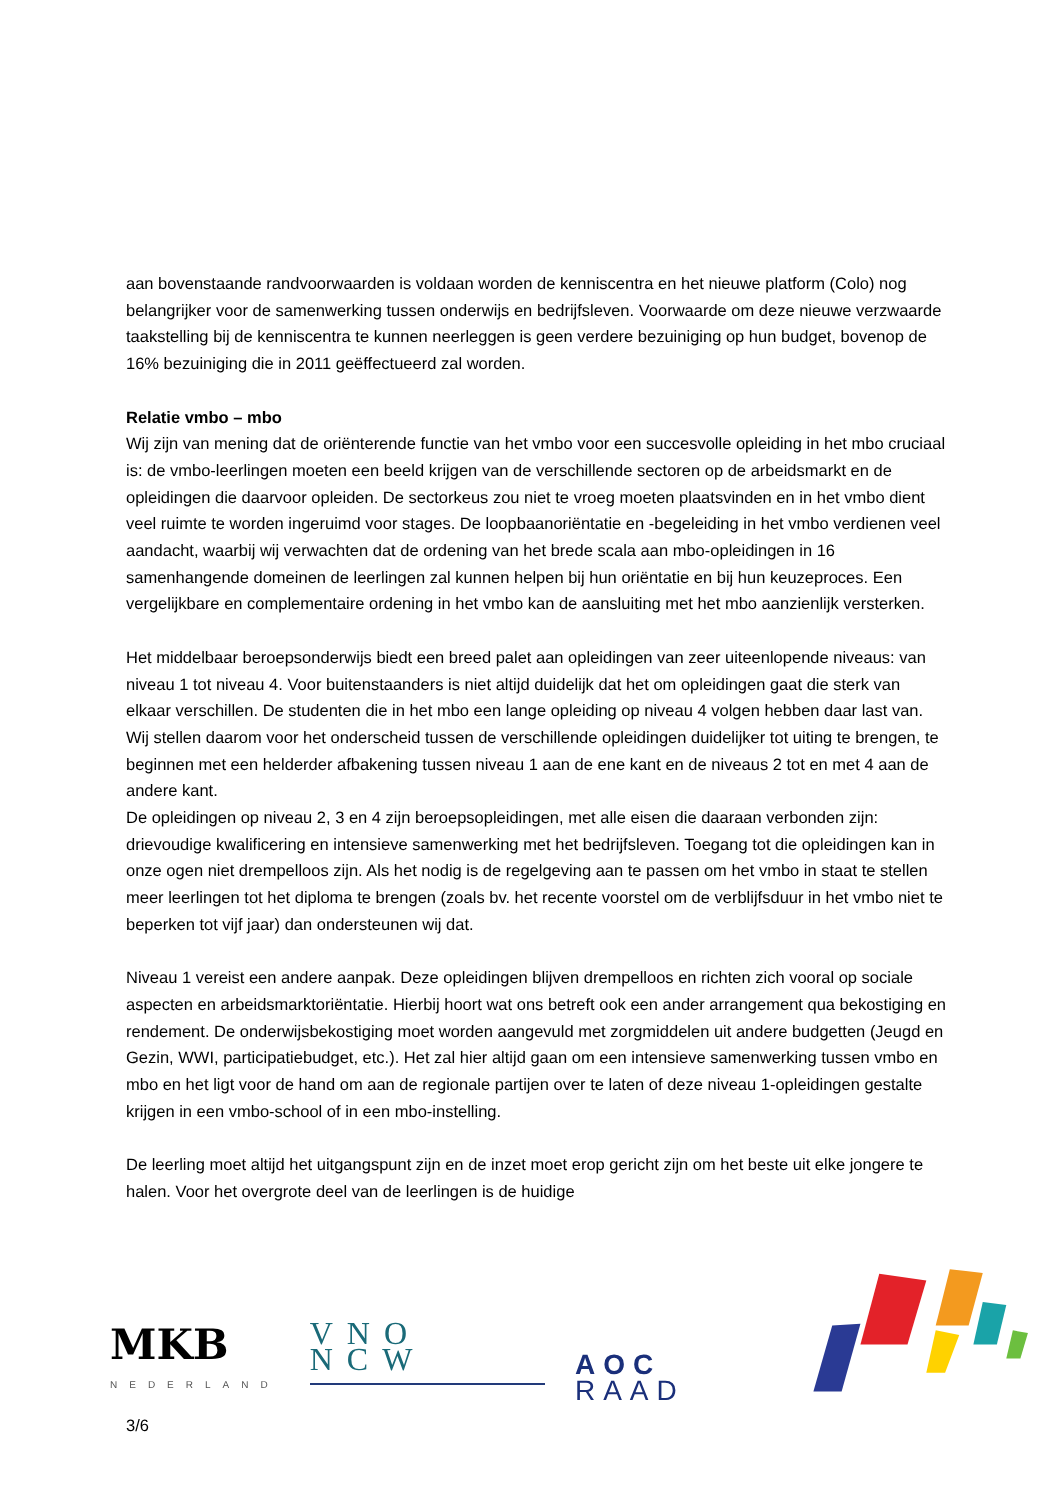aan bovenstaande randvoorwaarden is voldaan worden de kenniscentra en het nieuwe platform (Colo) nog belangrijker voor de samenwerking tussen onderwijs en bedrijfsleven. Voorwaarde om deze nieuwe verzwaarde taakstelling bij de kenniscentra te kunnen neerleggen is geen verdere bezuiniging op hun budget, bovenop de 16% bezuiniging die in 2011 geëffectueerd zal worden.
Relatie vmbo – mbo
Wij zijn van mening dat de oriënterende functie van het vmbo voor een succesvolle opleiding in het mbo cruciaal is: de vmbo-leerlingen moeten een beeld krijgen van de verschillende sectoren op de arbeidsmarkt en de opleidingen die daarvoor opleiden. De sectorkeus zou niet te vroeg moeten plaatsvinden en in het vmbo dient veel ruimte te worden ingeruimd voor stages. De loopbaanoriëntatie en -begeleiding in het vmbo verdienen veel aandacht, waarbij wij verwachten dat de ordening van het brede scala aan mbo-opleidingen in 16 samenhangende domeinen de leerlingen zal kunnen helpen bij hun oriëntatie en bij hun keuzeproces. Een vergelijkbare en complementaire ordening in het vmbo kan de aansluiting met het mbo aanzienlijk versterken.
Het middelbaar beroepsonderwijs biedt een breed palet aan opleidingen van zeer uiteenlopende niveaus: van niveau 1 tot niveau 4. Voor buitenstaanders is niet altijd duidelijk dat het om opleidingen gaat die sterk van elkaar verschillen. De studenten die in het mbo een lange opleiding op niveau 4 volgen hebben daar last van. Wij stellen daarom voor het onderscheid tussen de verschillende opleidingen duidelijker tot uiting te brengen, te beginnen met een helderder afbakening tussen niveau 1 aan de ene kant en de niveaus 2 tot en met 4 aan de andere kant.
De opleidingen op niveau 2, 3 en 4 zijn beroepsopleidingen, met alle eisen die daaraan verbonden zijn: drievoudige kwalificering en intensieve samenwerking met het bedrijfsleven. Toegang tot die opleidingen kan in onze ogen niet drempelloos zijn. Als het nodig is de regelgeving aan te passen om het vmbo in staat te stellen meer leerlingen tot het diploma te brengen (zoals bv. het recente voorstel om de verblijfsduur in het vmbo niet te beperken tot vijf jaar) dan ondersteunen wij dat.
Niveau 1 vereist een andere aanpak. Deze opleidingen blijven drempelloos en richten zich vooral op sociale aspecten en arbeidsmarktoriëntatie. Hierbij hoort wat ons betreft ook een ander arrangement qua bekostiging en rendement. De onderwijsbekostiging moet worden aangevuld met zorgmiddelen uit andere budgetten (Jeugd en Gezin, WWI, participatiebudget, etc.). Het zal hier altijd gaan om een intensieve samenwerking tussen vmbo en mbo en het ligt voor de hand om aan de regionale partijen over te laten of deze niveau 1-opleidingen gestalte krijgen in een vmbo-school of in een mbo-instelling.
De leerling moet altijd het uitgangspunt zijn en de inzet moet erop gericht zijn om het beste uit elke jongere te halen. Voor het overgrote deel van de leerlingen is de huidige
MKB
NEDERLAND
VNO NCW
AOC RAAD
3/6